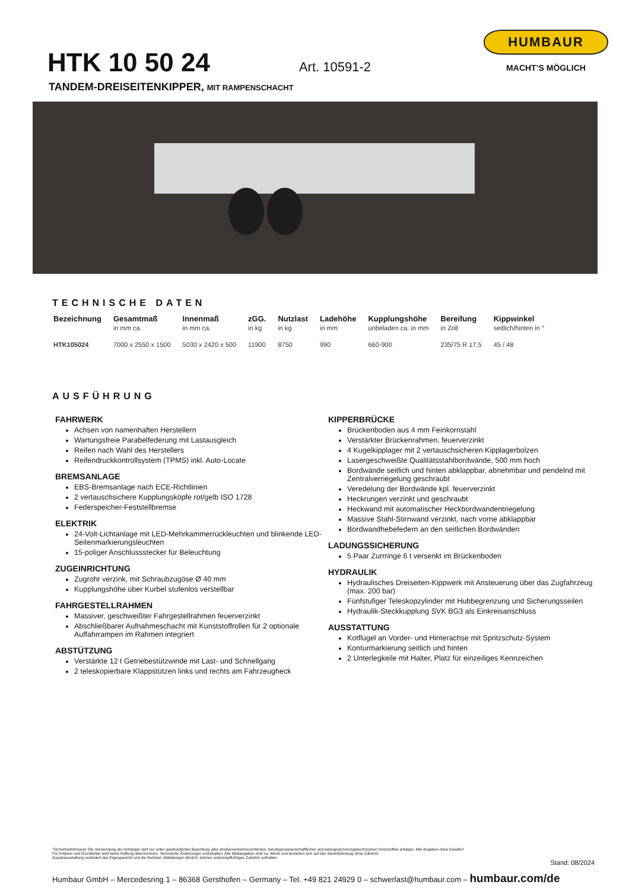HTK 10 50 24
Art. 10591-2
HUMBAUR
MACHT’S MÖGLICH
TANDEM-DREISEITENKIPPER, MIT RAMPENSCHACHT
TECHNISCHE DATEN
| Bezeichnung | Gesamtmaß | Innenmaß | zGG. | Nutzlast | Ladehöhe | Kupplungshöhe | Bereifung | Kippwinkel |
| --- | --- | --- | --- | --- | --- | --- | --- | --- |
| | in mm ca. | in mm ca. | in kg | in kg | in mm | unbeladen ca. in mm | in Zoll | seitlich/hinten in ° |
| HTK105024 | 7000 x 2550 x 1500 | 5030 x 2420 x 500 | 11900 | 8750 | 990 | 660-900 | 235/75 R 17,5 | 45 / 48 |
AUSFÜHRUNG
FAHRWERK
Achsen von namenhaften Herstellern
Wartungsfreie Parabelfederung mit Lastausgleich
Reifen nach Wahl des Herstellers
Reifendruckkontrollsystem (TPMS) inkl. Auto-Locate
BREMSANLAGE
EBS-Bremsanlage nach ECE-Richtlinien
2 vertauschsichere Kupplungsköpfe rot/gelb ISO 1728
Federspeicher-Feststellbremse
ELEKTRIK
24-Volt-Lichtanlage mit LED-Mehrkammerrückleuchten und blinkende LED-Seitenmarkierungsleuchten
15-poliger Anschlussstecker für Beleuchtung
ZUGEINRICHTUNG
Zugrohr verzink, mit Schraubzugöse Ø 40 mm
Kupplungshöhe über Kurbel stufenlos verstellbar
FAHRGESTELLRAHMEN
Massiver, geschweißter Fahrgestellrahmen feuerverzinkt
Abschließbarer Aufnahmeschacht mit Kunststoffrollen für 2 optionale Auffahrrampen im Rahmen integriert
ABSTÜTZUNG
Verstärkte 12 t Getriebestützwinde mit Last- und Schnellgang
2 teleskopierbare Klappstützen links und rechts am Fahrzeugheck
KIPPERBRÜCKE
Brückenboden aus 4 mm Feinkornstahl
Verstärkter Brückenrahmen, feuerverzinkt
4 Kugelkipplager mit 2 vertauschsicheren Kipplagerbolzen
Lasergeschweißte Qualitätsstahlbordwände, 500 mm hoch
Bordwände seitlich und hinten abklappbar, abnehmbar und pendelnd mit Zentralverriegelung geschraubt
Veredelung der Bordwände kpl. feuerverzinkt
Heckrungen verzinkt und geschraubt
Heckwand mit automatischer Heckbordwandentriegelung
Massive Stahl-Stirnwand verzinkt, nach vorne abklappbar
Bordwandhebefedern an den seitlichen Bordwänden
LADUNGSSICHERUNG
5 Paar Zurrringe 6 t versenkt im Brückenboden
HYDRAULIK
Hydraulisches Dreiseiten-Kippwerk mit Ansteuerung über das Zugfahrzeug (max. 200 bar)
Fünfstufiger Teleskopzylinder mit Hubbegrenzung und Sicherungsseilen
Hydraulik-Steckkupplung SVK BG3 als Einkreisanschluss
AUSSTATTUNG
Kotflügel an Vorder- und Hinterachse mit Spritzschutz-System
Konturmarkierung seitlich und hinten
2 Unterlegkeile mit Halter, Platz für einzeiliges Kennzeichen
*Sicherheitshinweis! Die Verwendung der Anhänger darf nur unter ausdrücklicher Beachtung aller straßenverkehrsrechtlichen, berufsgenossenschaftlichen und ladungssicherungstechnischen Vorschriften erfolgen. Alle Angaben ohne Gewähr!
Für Irrtümer und Druckfehler wird keine Haftung übernommen. Technische Änderungen vorbehalten. Alle Maßangaben sind ca. Werte und beziehen sich auf das Serienfahrzeug ohne Zubehör.
Zusatzausstattung verändert das Eigengewicht und die Nutzlast. Abbildungen ähnlich, können aufpreispflichtiges Zubehör enthalten.
Stand: 08/2024
Humbaur GmbH – Mercedesring 1 – 86368 Gersthofen – Germany – Tel. +49 821 24929 0 – schwerlast@humbaur.com – humbaur.com/de